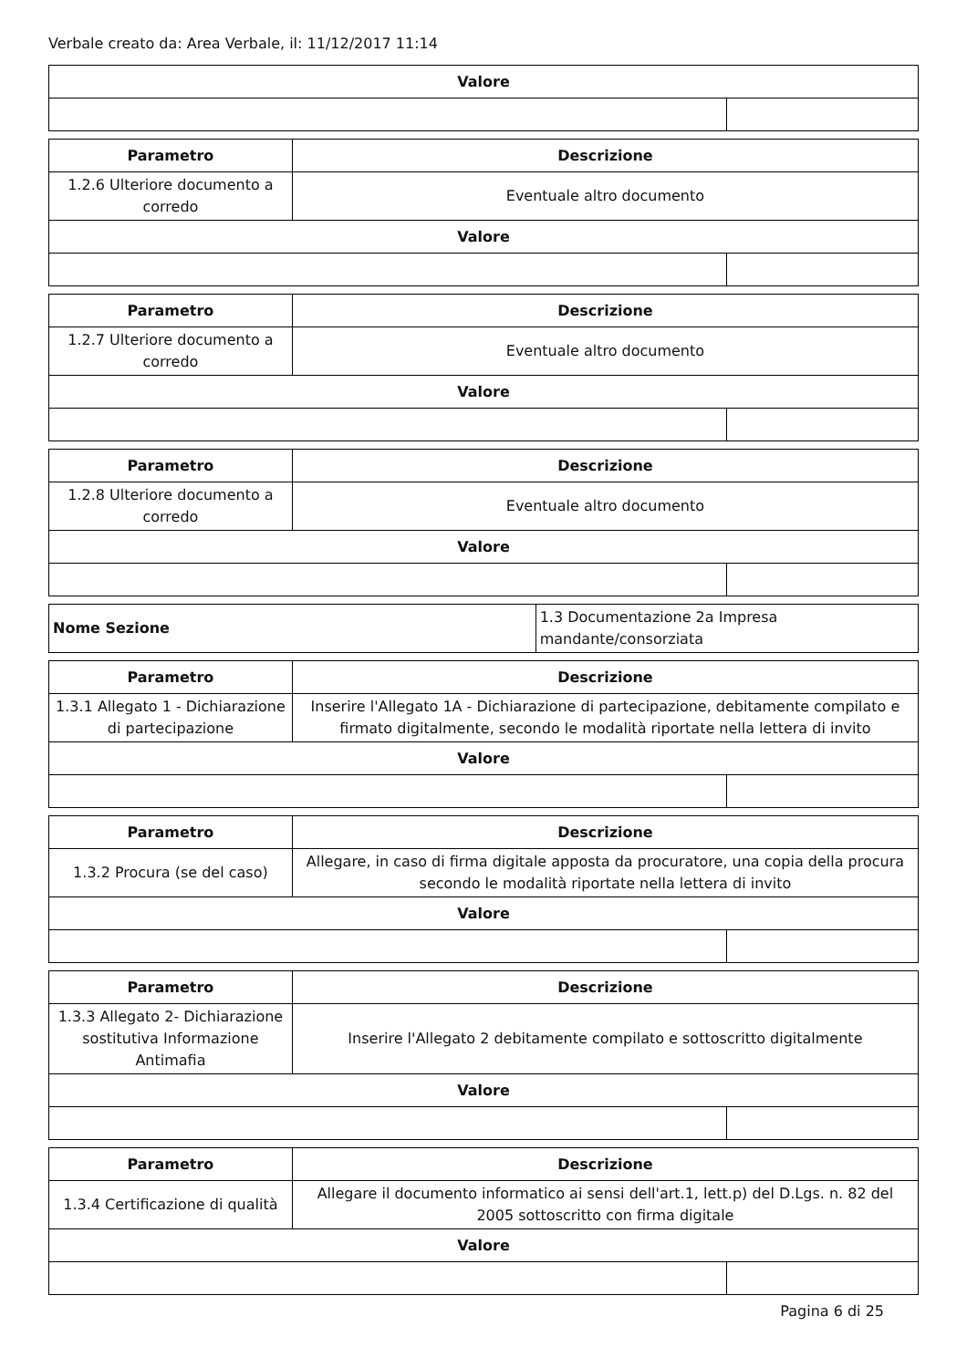Verbale creato da: Area Verbale, il: 11/12/2017 11:14
| Valore | |
| --- | --- |
| Parametro | Descrizione | |
| --- | --- | --- |
| 1.2.6 Ulteriore documento a corredo | Eventuale altro documento | |
| Valore | | |
| Parametro | Descrizione | |
| --- | --- | --- |
| 1.2.7 Ulteriore documento a corredo | Eventuale altro documento | |
| Valore | | |
| Parametro | Descrizione | |
| --- | --- | --- |
| 1.2.8 Ulteriore documento a corredo | Eventuale altro documento | |
| Valore | | |
| Nome Sezione | 1.3 Documentazione 2a Impresa mandante/consorziata |
| Parametro | Descrizione | |
| --- | --- | --- |
| 1.3.1 Allegato 1 - Dichiarazione di partecipazione | Inserire l'Allegato 1A - Dichiarazione di partecipazione, debitamente compilato e firmato digitalmente, secondo le modalità riportate nella lettera di invito | |
| Valore | | |
| Parametro | Descrizione | |
| --- | --- | --- |
| 1.3.2 Procura (se del caso) | Allegare, in caso di firma digitale apposta da procuratore, una copia della procura secondo le modalità riportate nella lettera di invito | |
| Valore | | |
| Parametro | Descrizione | |
| --- | --- | --- |
| 1.3.3 Allegato 2- Dichiarazione sostitutiva Informazione Antimafia | Inserire l'Allegato 2 debitamente compilato e sottoscritto digitalmente | |
| Valore | | |
| Parametro | Descrizione | |
| --- | --- | --- |
| 1.3.4 Certificazione di qualità | Allegare il documento informatico ai sensi dell'art.1, lett.p) del D.Lgs. n. 82 del 2005 sottoscritto con firma digitale | |
| Valore | | |
Pagina 6 di 25